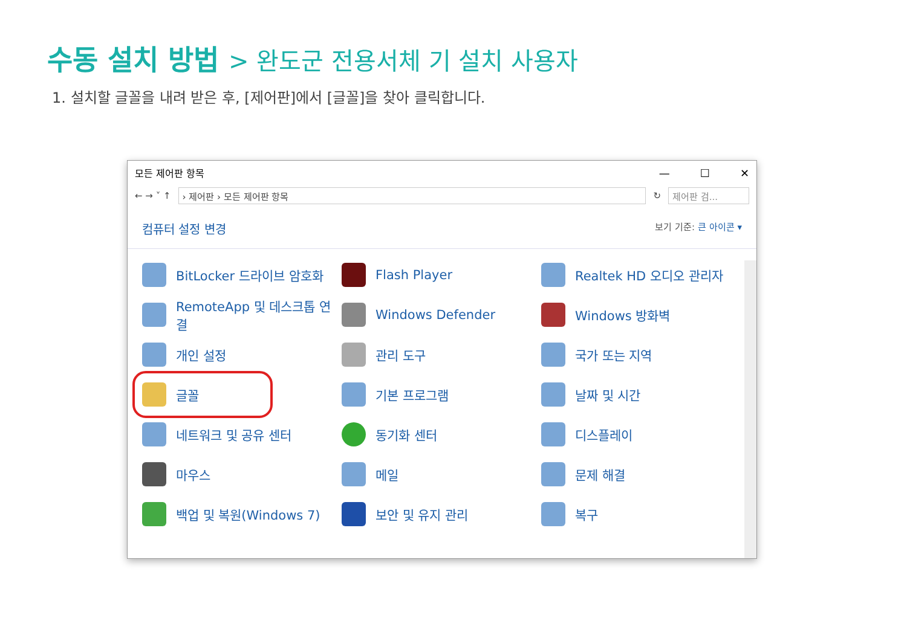수동 설치 방법 > 완도군 전용서체 기 설치 사용자
1. 설치할 글꼴을 내려 받은 후, [제어판]에서 [글꼴]을 찾아 클릭합니다.
모든 제어판 항목
— ☐ ✕
← → ˅ ↑
› 제어판 › 모든 제어판 항목
↻
제어판 검...
컴퓨터 설정 변경 보기 기준: 큰 아이콘 ▾
BitLocker 드라이브 암호화
Flash Player
Realtek HD 오디오 관리자
RemoteApp 및 데스크톱 연결
Windows Defender
Windows 방화벽
개인 설정
관리 도구
국가 또는 지역
글꼴
기본 프로그램
날짜 및 시간
네트워크 및 공유 센터
동기화 센터
디스플레이
마우스
메일
문제 해결
백업 및 복원(Windows 7)
보안 및 유지 관리
복구